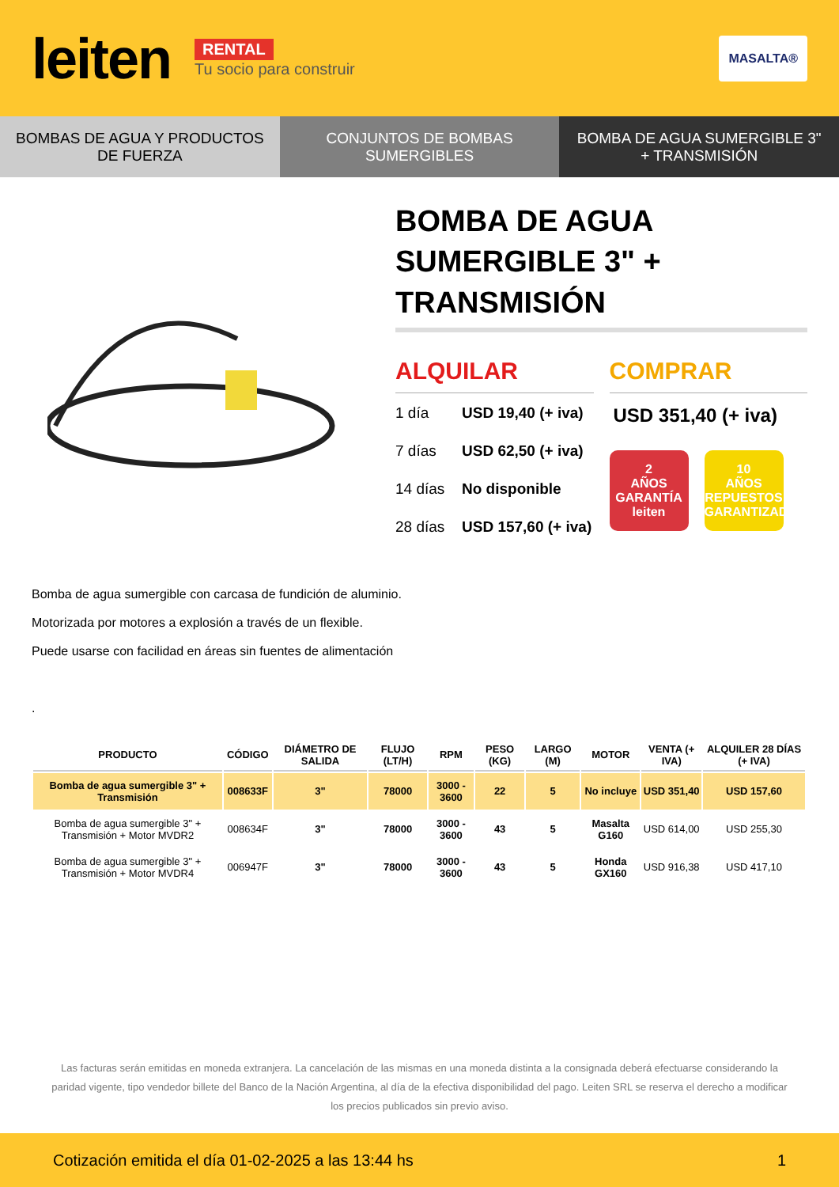leiten
RENTAL
Tu socio para construir
MASALTA®
BOMBAS DE AGUA Y PRODUCTOS DE FUERZA
CONJUNTOS DE BOMBAS SUMERGIBLES
BOMBA DE AGUA SUMERGIBLE 3" + TRANSMISIÓN
BOMBA DE AGUA SUMERGIBLE 3" + TRANSMISIÓN
ALQUILAR
1 día USD 19,40 (+ iva)
7 días USD 62,50 (+ iva)
14 días No disponible
28 días USD 157,60 (+ iva)
COMPRAR
USD 351,40 (+ iva)
2
AÑOS
GARANTÍA
leiten
10
AÑOS
REPUESTOS GARANTIZADOS
Bomba de agua sumergible con carcasa de fundición de aluminio.
Motorizada por motores a explosión a través de un flexible.
Puede usarse con facilidad en áreas sin fuentes de alimentación
.
| PRODUCTO | CÓDIGO | DIÁMETRO DE SALIDA | FLUJO (LT/H) | RPM | PESO (KG) | LARGO (M) | MOTOR | VENTA (+ IVA) | ALQUILER 28 DÍAS (+ IVA) |
| --- | --- | --- | --- | --- | --- | --- | --- | --- | --- |
| Bomba de agua sumergible 3" + Transmisión | 008633F | 3" | 78000 | 3000 - 3600 | 22 | 5 | No incluye | USD 351,40 | USD 157,60 |
| Bomba de agua sumergible 3" + Transmisión + Motor MVDR2 | 008634F | 3" | 78000 | 3000 - 3600 | 43 | 5 | Masalta G160 | USD 614,00 | USD 255,30 |
| Bomba de agua sumergible 3" + Transmisión + Motor MVDR4 | 006947F | 3" | 78000 | 3000 - 3600 | 43 | 5 | Honda GX160 | USD 916,38 | USD 417,10 |
Las facturas serán emitidas en moneda extranjera. La cancelación de las mismas en una moneda distinta a la consignada deberá efectuarse considerando la paridad vigente, tipo vendedor billete del Banco de la Nación Argentina, al día de la efectiva disponibilidad del pago. Leiten SRL se reserva el derecho a modificar los precios publicados sin previo aviso.
Cotización emitida el día 01-02-2025 a las 13:44 hs 1